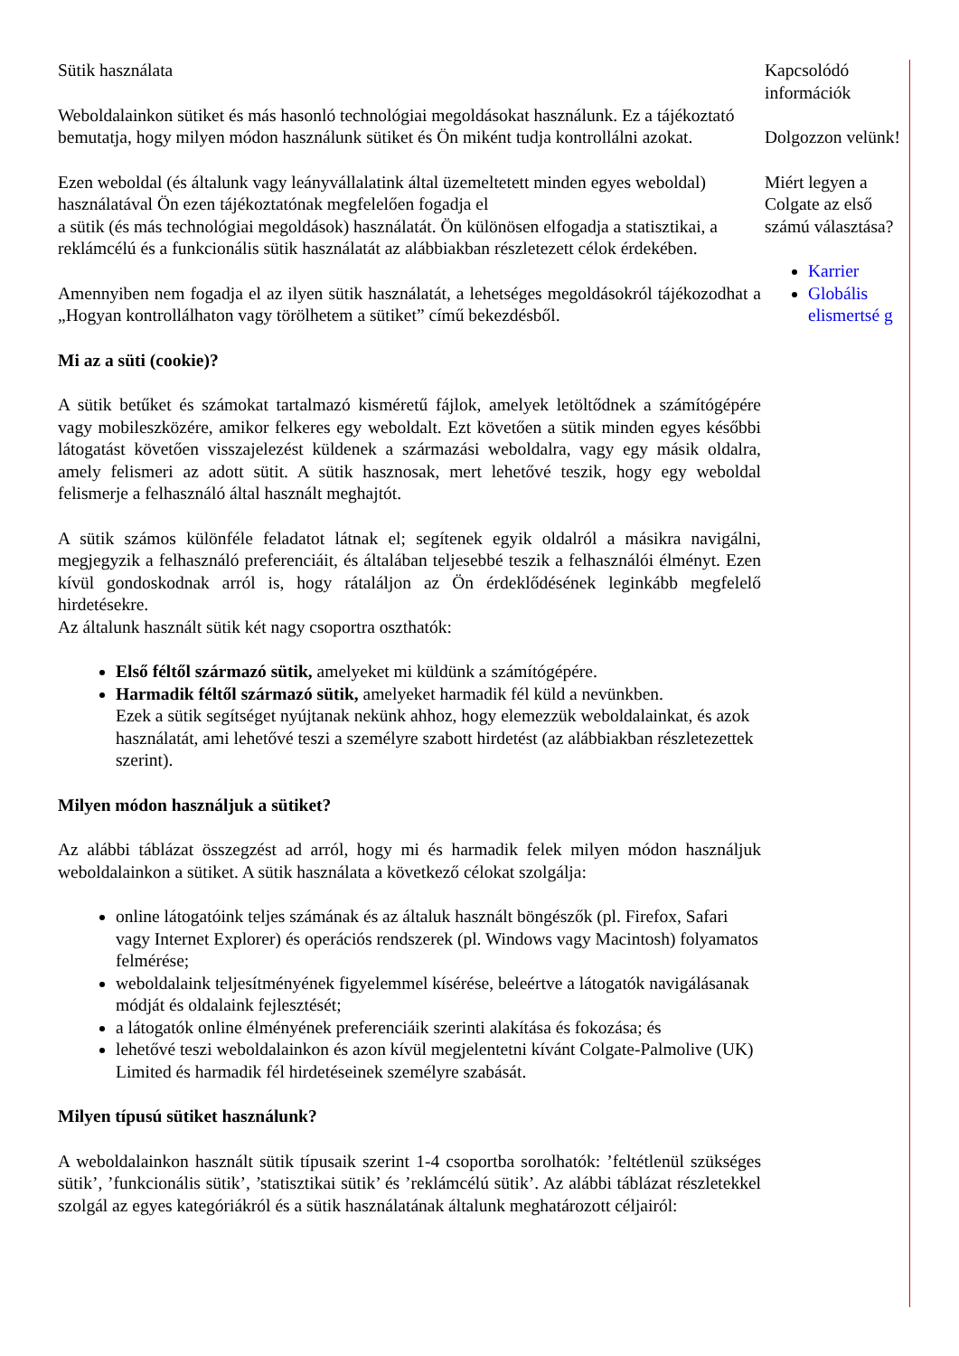Sütik használata
Weboldalainkon sütiket és más hasonló technológiai megoldásokat használunk. Ez a tájékoztató bemutatja, hogy milyen módon használunk sütiket és Ön miként tudja kontrollálni azokat.
Ezen weboldal (és általunk vagy leányvállalatink által üzemeltetett minden egyes weboldal) használatával Ön ezen tájékoztatónak megfelelően fogadja el
a sütik (és más technológiai megoldások) használatát. Ön különösen elfogadja a statisztikai, a reklámcélú és a funkcionális sütik használatát az alábbiakban részletezett célok érdekében.
Amennyiben nem fogadja el az ilyen sütik használatát, a lehetséges megoldásokról tájékozodhat a „Hogyan kontrollálhaton vagy törölhetem a sütiket” című bekezdésből.
Mi az a süti (cookie)?
A sütik betűket és számokat tartalmazó kisméretű fájlok, amelyek letöltődnek a számítógépére vagy mobileszközére, amikor felkeres egy weboldalt. Ezt követően a sütik minden egyes későbbi látogatást követően visszajelezést küldenek a származási weboldalra, vagy egy másik oldalra, amely felismeri az adott sütit. A sütik hasznosak, mert lehetővé teszik, hogy egy weboldal felismerje a felhasználó által használt meghajtót.
A sütik számos különféle feladatot látnak el; segítenek egyik oldalról a másikra navigálni, megjegyzik a felhasználó preferenciáit, és általában teljesebbé teszik a felhasználói élményt. Ezen kívül gondoskodnak arról is, hogy rátaláljon az Ön érdeklődésének leginkább megfelelő hirdetésekre.
Az általunk használt sütik két nagy csoportra oszthatók:
Első féltől származó sütik, amelyeket mi küldünk a számítógépére.
Harmadik féltől származó sütik, amelyeket harmadik fél küld a nevünkben.
Ezek a sütik segítséget nyújtanak nekünk ahhoz, hogy elemezzük weboldalainkat, és azok használatát, ami lehetővé teszi a személyre szabott hirdetést (az alábbiakban részletezettek szerint).
Milyen módon használjuk a sütiket?
Az alábbi táblázat összegzést ad arról, hogy mi és harmadik felek milyen módon használjuk weboldalainkon a sütiket. A sütik használata a következő célokat szolgálja:
online látogatóink teljes számának és az általuk használt böngészők (pl. Firefox, Safari vagy Internet Explorer) és operációs rendszerek (pl. Windows vagy Macintosh) folyamatos felmérése;
weboldalaink teljesítményének figyelemmel kísérése, beleértve a látogatók navigálásanak módját és oldalaink fejlesztését;
a látogatók online élményének preferenciáik szerinti alakítása és fokozása; és
lehetővé teszi weboldalainkon és azon kívül megjelentetni kívánt Colgate-Palmolive (UK) Limited és harmadik fél hirdetéseinek személyre szabását.
Milyen típusú sütiket használunk?
A weboldalainkon használt sütik típusaik szerint 1-4 csoportba sorolhatók: ’feltétlenül szükséges sütik’, ’funkcionális sütik’, ’statisztikai sütik’ és ’reklámcélú sütik’. Az alábbi táblázat részletekkel szolgál az egyes kategóriákról és a sütik használatának általunk meghatározott céljairól:
Kapcsolódó információk
Dolgozzon velünk!
Miért legyen a Colgate az első számú választása?
Karrier
Globális elismertsé g